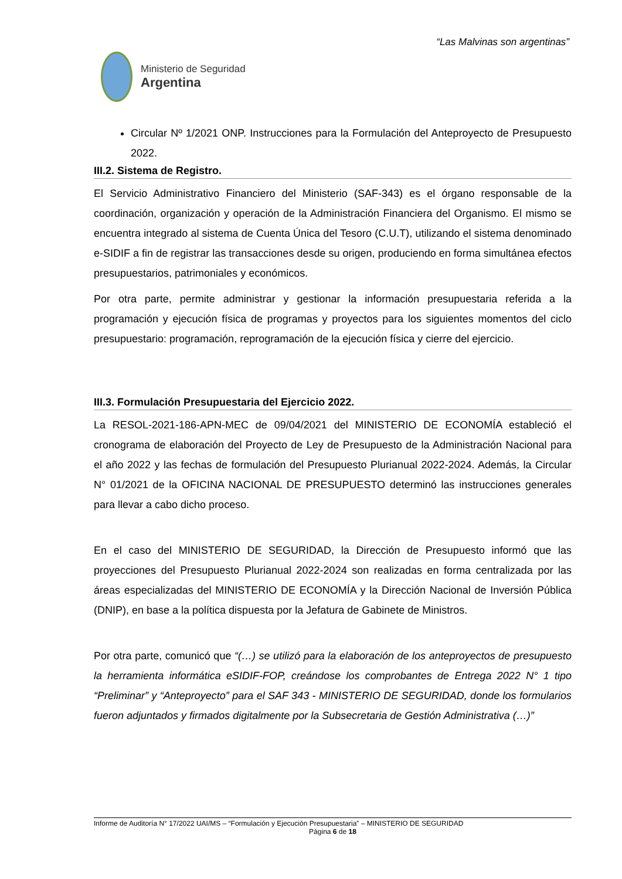“Las Malvinas son argentinas”
Ministerio de Seguridad
Argentina
Circular Nº 1/2021 ONP. Instrucciones para la Formulación del Anteproyecto de Presupuesto 2022.
III.2. Sistema de Registro.
El Servicio Administrativo Financiero del Ministerio (SAF-343) es el órgano responsable de la coordinación, organización y operación de la Administración Financiera del Organismo. El mismo se encuentra integrado al sistema de Cuenta Única del Tesoro (C.U.T), utilizando el sistema denominado e-SIDIF a fin de registrar las transacciones desde su origen, produciendo en forma simultánea efectos presupuestarios, patrimoniales y económicos.
Por otra parte, permite administrar y gestionar la información presupuestaria referida a la programación y ejecución física de programas y proyectos para los siguientes momentos del ciclo presupuestario: programación, reprogramación de la ejecución física y cierre del ejercicio.
III.3. Formulación Presupuestaria del Ejercicio 2022.
La RESOL-2021-186-APN-MEC de 09/04/2021 del MINISTERIO DE ECONOMÍA estableció el cronograma de elaboración del Proyecto de Ley de Presupuesto de la Administración Nacional para el año 2022 y las fechas de formulación del Presupuesto Plurianual 2022-2024. Además, la Circular N° 01/2021 de la OFICINA NACIONAL DE PRESUPUESTO determinó las instrucciones generales para llevar a cabo dicho proceso.
En el caso del MINISTERIO DE SEGURIDAD, la Dirección de Presupuesto informó que las proyecciones del Presupuesto Plurianual 2022-2024 son realizadas en forma centralizada por las áreas especializadas del MINISTERIO DE ECONOMÍA y la Dirección Nacional de Inversión Pública (DNIP), en base a la política dispuesta por la Jefatura de Gabinete de Ministros.
Por otra parte, comunicó que “(…) se utilizó para la elaboración de los anteproyectos de presupuesto la herramienta informática eSIDIF-FOP, creándose los comprobantes de Entrega 2022 N° 1 tipo “Preliminar” y “Anteproyecto” para el SAF 343 - MINISTERIO DE SEGURIDAD, donde los formularios fueron adjuntados y firmados digitalmente por la Subsecretaria de Gestión Administrativa (…)”
Informe de Auditoría N° 17/2022 UAI/MS – “Formulación y Ejecución Presupuestaria” – MINISTERIO DE SEGURIDAD
Página 6 de 18